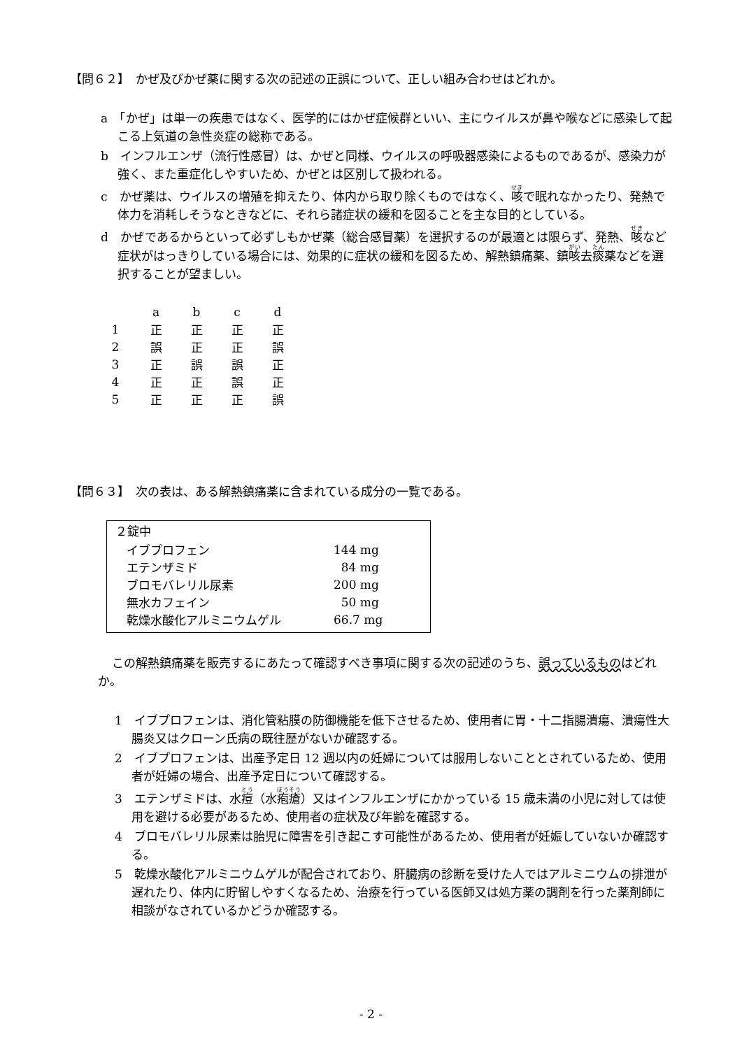【問６２】　かぜ及びかぜ薬に関する次の記述の正誤について、正しい組み合わせはどれか。
a　「かぜ」は単一の疾患ではなく、医学的にはかぜ症候群といい、主にウイルスが鼻や喉などに感染して起こる上気道の急性炎症の総称である。
b　インフルエンザ（流行性感冒）は、かぜと同様、ウイルスの呼吸器感染によるものであるが、感染力が強く、また重症化しやすいため、かぜとは区別して扱われる。
c　かぜ薬は、ウイルスの増殖を抑えたり、体内から取り除くものではなく、咳で眠れなかったり、発熱で体力を消耗しそうなときなどに、それら諸症状の緩和を図ることを主な目的としている。
d　かぜであるからといって必ずしもかぜ薬（総合感冒薬）を選択するのが最適とは限らず、発熱、咳など症状がはっきりしている場合には、効果的に症状の緩和を図るため、解熱鎮痛薬、鎮咳去痰薬などを選択することが望ましい。
| | a | b | c | d |
| 1 | 正 | 正 | 正 | 正 |
| 2 | 誤 | 正 | 正 | 誤 |
| 3 | 正 | 誤 | 誤 | 正 |
| 4 | 正 | 正 | 誤 | 正 |
| 5 | 正 | 正 | 正 | 誤 |
【問６３】　次の表は、ある解熱鎮痛薬に含まれている成分の一覧である。
２錠中
| イブプロフェン | 144 mg |
| エテンザミド | 84 mg |
| ブロモバレリル尿素 | 200 mg |
| 無水カフェイン | 50 mg |
| 乾燥水酸化アルミニウムゲル | 66.7 mg |
この解熱鎮痛薬を販売するにあたって確認すべき事項に関する次の記述のうち、誤っているものはどれか。
1　イブプロフェンは、消化管粘膜の防御機能を低下させるため、使用者に胃・十二指腸潰瘍、潰瘍性大腸炎又はクローン氏病の既往歴がないか確認する。
2　イブプロフェンは、出産予定日 12 週以内の妊婦については服用しないこととされているため、使用者が妊婦の場合、出産予定日について確認する。
3　エテンザミドは、水痘（水疱瘡）又はインフルエンザにかかっている 15 歳未満の小児に対しては使用を避ける必要があるため、使用者の症状及び年齢を確認する。
4　ブロモバレリル尿素は胎児に障害を引き起こす可能性があるため、使用者が妊娠していないか確認する。
5　乾燥水酸化アルミニウムゲルが配合されており、肝臓病の診断を受けた人ではアルミニウムの排泄が遅れたり、体内に貯留しやすくなるため、治療を行っている医師又は処方薬の調剤を行った薬剤師に相談がなされているかどうか確認する。
- 2 -